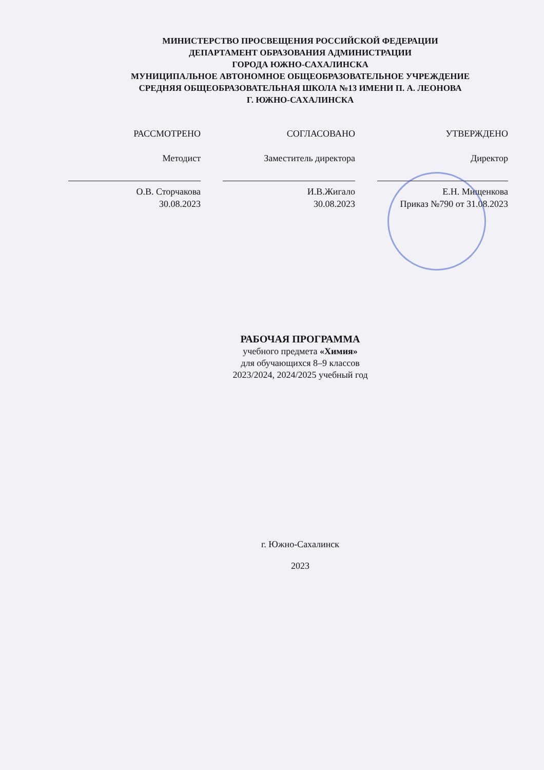МИНИСТЕРСТВО ПРОСВЕЩЕНИЯ РОССИЙСКОЙ ФЕДЕРАЦИИ
ДЕПАРТАМЕНТ ОБРАЗОВАНИЯ АДМИНИСТРАЦИИ
ГОРОДА ЮЖНО-САХАЛИНСКА
МУНИЦИПАЛЬНОЕ АВТОНОМНОЕ ОБЩЕОБРАЗОВАТЕЛЬНОЕ УЧРЕЖДЕНИЕ
СРЕДНЯЯ ОБЩЕОБРАЗОВАТЕЛЬНАЯ ШКОЛА №13 ИМЕНИ П. А. ЛЕОНОВА
Г. ЮЖНО-САХАЛИНСКА
РАССМОТРЕНО
Методист
О.В. Сторчакова
30.08.2023
СОГЛАСОВАНО
Заместитель директора
И.В.Жигало
30.08.2023
УТВЕРЖДЕНО
Директор
Е.Н. Мищенкова
Приказ №790 от 31.08.2023
РАБОЧАЯ ПРОГРАММА
учебного предмета «Химия»
для обучающихся 8–9 классов
2023/2024, 2024/2025 учебный год
г. Южно-Сахалинск
2023